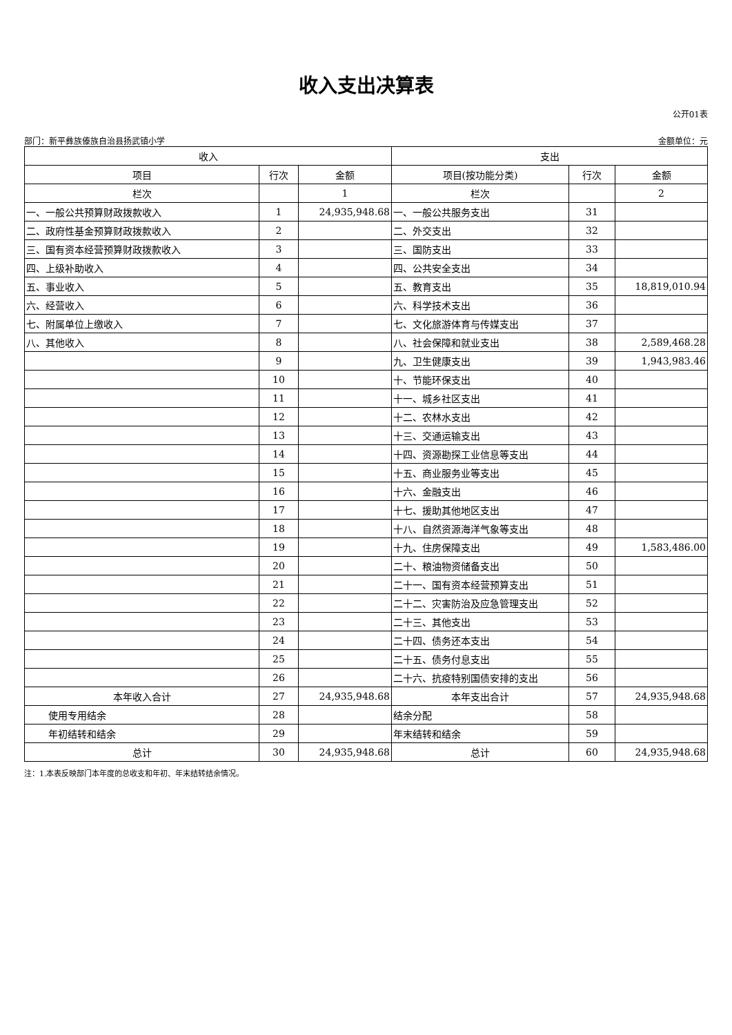收入支出决算表
公开01表
部门：新平彝族傣族自治县扬武镇小学 金额单位：元
| 收入 | | | 支出 | | |
| --- | --- | --- | --- | --- | --- |
| 项目 | 行次 | 金额 | 项目(按功能分类) | 行次 | 金额 |
| 栏次 | | 1 | 栏次 | | 2 |
| 一、一般公共预算财政拨款收入 | 1 | 24,935,948.68 | 一、一般公共服务支出 | 31 | |
| 二、政府性基金预算财政拨款收入 | 2 | | 二、外交支出 | 32 | |
| 三、国有资本经营预算财政拨款收入 | 3 | | 三、国防支出 | 33 | |
| 四、上级补助收入 | 4 | | 四、公共安全支出 | 34 | |
| 五、事业收入 | 5 | | 五、教育支出 | 35 | 18,819,010.94 |
| 六、经营收入 | 6 | | 六、科学技术支出 | 36 | |
| 七、附属单位上缴收入 | 7 | | 七、文化旅游体育与传媒支出 | 37 | |
| 八、其他收入 | 8 | | 八、社会保障和就业支出 | 38 | 2,589,468.28 |
| | 9 | | 九、卫生健康支出 | 39 | 1,943,983.46 |
| | 10 | | 十、节能环保支出 | 40 | |
| | 11 | | 十一、城乡社区支出 | 41 | |
| | 12 | | 十二、农林水支出 | 42 | |
| | 13 | | 十三、交通运输支出 | 43 | |
| | 14 | | 十四、资源勘探工业信息等支出 | 44 | |
| | 15 | | 十五、商业服务业等支出 | 45 | |
| | 16 | | 十六、金融支出 | 46 | |
| | 17 | | 十七、援助其他地区支出 | 47 | |
| | 18 | | 十八、自然资源海洋气象等支出 | 48 | |
| | 19 | | 十九、住房保障支出 | 49 | 1,583,486.00 |
| | 20 | | 二十、粮油物资储备支出 | 50 | |
| | 21 | | 二十一、国有资本经营预算支出 | 51 | |
| | 22 | | 二十二、灾害防治及应急管理支出 | 52 | |
| | 23 | | 二十三、其他支出 | 53 | |
| | 24 | | 二十四、债务还本支出 | 54 | |
| | 25 | | 二十五、债务付息支出 | 55 | |
| | 26 | | 二十六、抗疫特别国债安排的支出 | 56 | |
| 本年收入合计 | 27 | 24,935,948.68 | 本年支出合计 | 57 | 24,935,948.68 |
| 使用专用结余 | 28 | | 结余分配 | 58 | |
| 年初结转和结余 | 29 | | 年末结转和结余 | 59 | |
| 总计 | 30 | 24,935,948.68 | 总计 | 60 | 24,935,948.68 |
注：1.本表反映部门本年度的总收支和年初、年末结转结余情况。